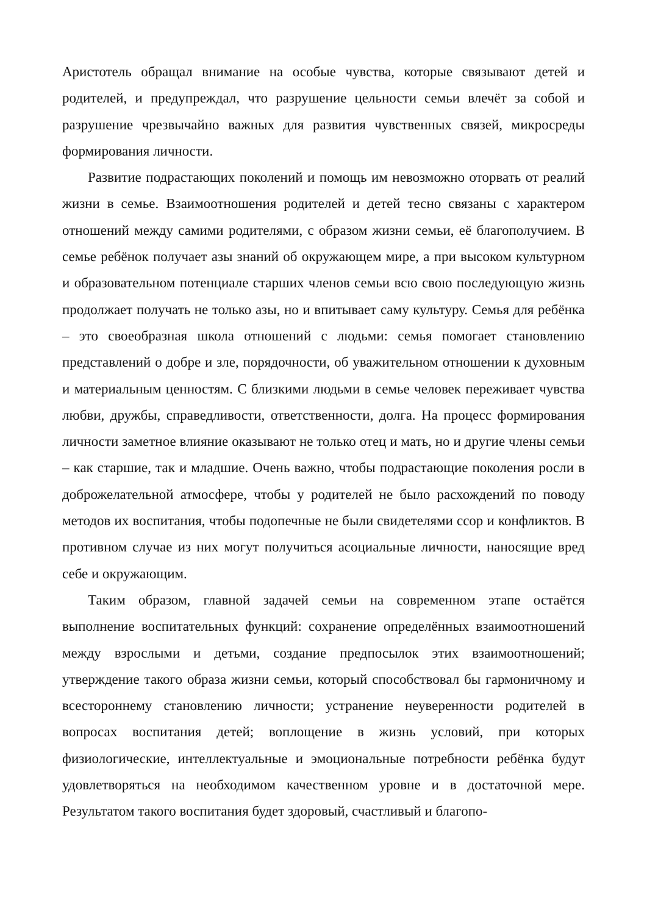Аристотель обращал внимание на особые чувства, которые связывают детей и родителей, и предупреждал, что разрушение цельности семьи влечёт за собой и разрушение чрезвычайно важных для развития чувственных связей, микросреды формирования личности.
Развитие подрастающих поколений и помощь им невозможно оторвать от реалий жизни в семье. Взаимоотношения родителей и детей тесно связаны с характером отношений между самими родителями, с образом жизни семьи, её благополучием. В семье ребёнок получает азы знаний об окружающем мире, а при высоком культурном и образовательном потенциале старших членов семьи всю свою последующую жизнь продолжает получать не только азы, но и впитывает саму культуру. Семья для ребёнка – это своеобразная школа отношений с людьми: семья помогает становлению представлений о добре и зле, порядочности, об уважительном отношении к духовным и материальным ценностям. С близкими людьми в семье человек переживает чувства любви, дружбы, справедливости, ответственности, долга. На процесс формирования личности заметное влияние оказывают не только отец и мать, но и другие члены семьи – как старшие, так и младшие. Очень важно, чтобы подрастающие поколения росли в доброжелательной атмосфере, чтобы у родителей не было расхождений по поводу методов их воспитания, чтобы подопечные не были свидетелями ссор и конфликтов. В противном случае из них могут получиться асоциальные личности, наносящие вред себе и окружающим.
Таким образом, главной задачей семьи на современном этапе остаётся выполнение воспитательных функций: сохранение определённых взаимоотношений между взрослыми и детьми, создание предпосылок этих взаимоотношений; утверждение такого образа жизни семьи, который способствовал бы гармоничному и всестороннему становлению личности; устранение неуверенности родителей в вопросах воспитания детей; воплощение в жизнь условий, при которых физиологические, интеллектуальные и эмоциональные потребности ребёнка будут удовлетворяться на необходимом качественном уровне и в достаточной мере. Результатом такого воспитания будет здоровый, счастливый и благопо-